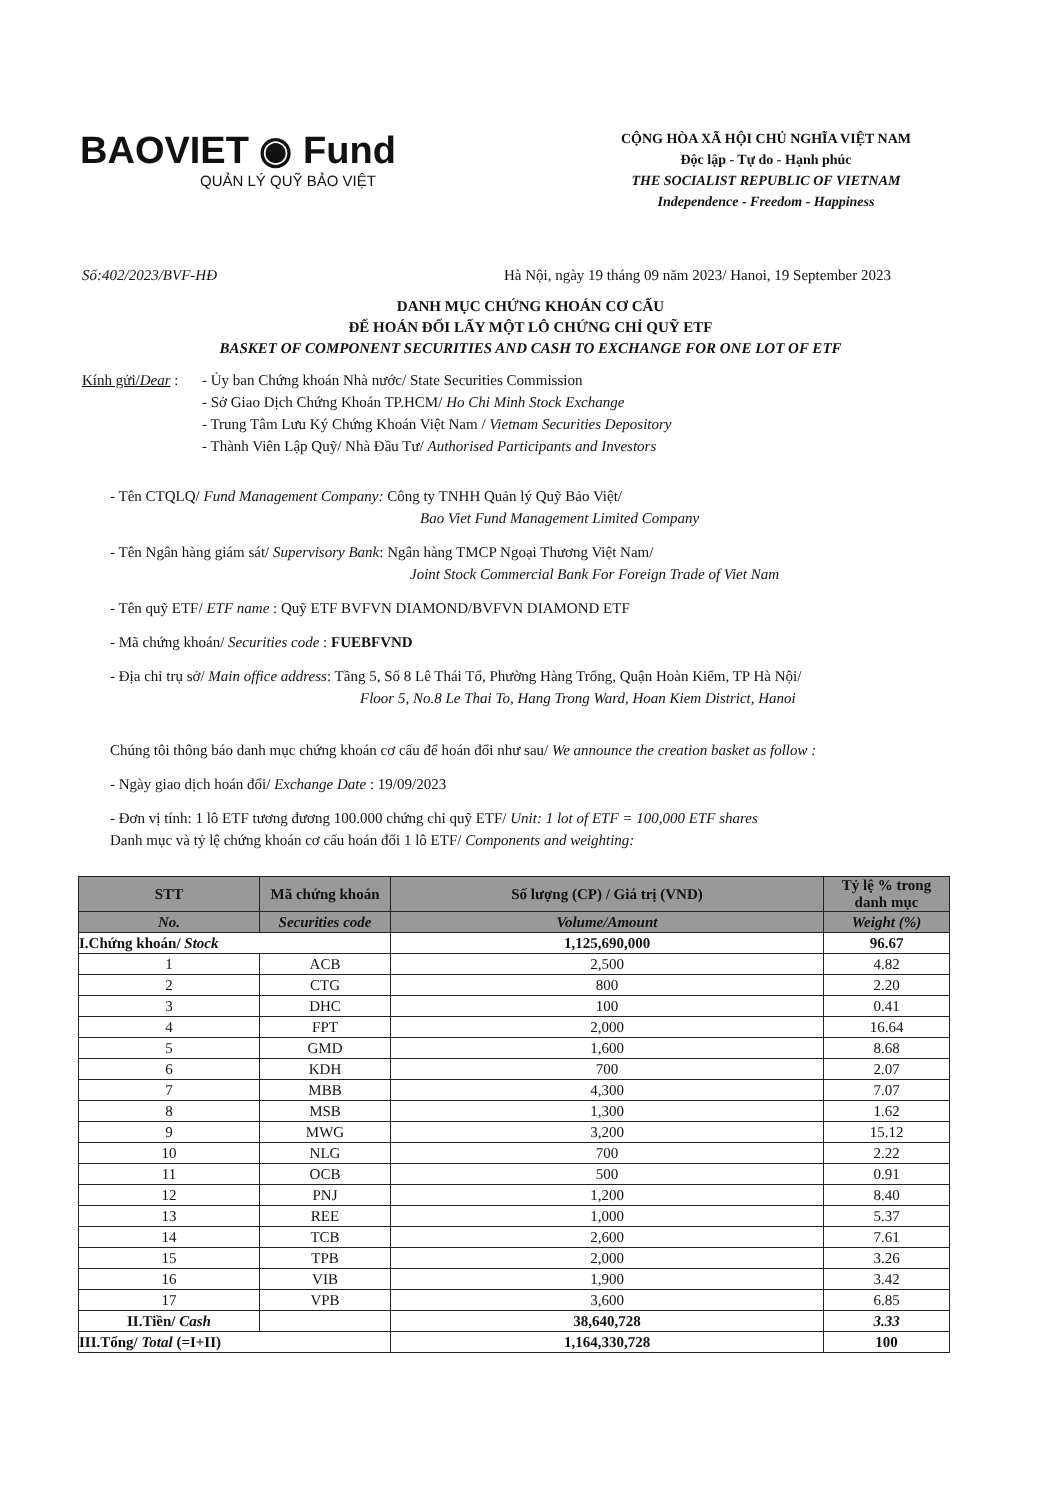BAOVIET ◉ Fund
QUẢN LÝ QUỸ BẢO VIỆT
CỘNG HÒA XÃ HỘI CHỦ NGHĨA VIỆT NAM
Độc lập - Tự do - Hạnh phúc
THE SOCIALIST REPUBLIC OF VIETNAM
Independence - Freedom - Happiness
Số:402/2023/BVF-HĐ Hà Nội, ngày 19 tháng 09 năm 2023/ Hanoi, 19 September 2023
DANH MỤC CHỨNG KHOÁN CƠ CẤU
ĐỂ HOÁN ĐỔI LẤY MỘT LÔ CHỨNG CHỈ QUỸ ETF
BASKET OF COMPONENT SECURITIES AND CASH TO EXCHANGE FOR ONE LOT OF ETF
Kính gửi/Dear :
- Ủy ban Chứng khoán Nhà nước/ State Securities Commission
- Sở Giao Dịch Chứng Khoán TP.HCM/ Ho Chi Minh Stock Exchange
- Trung Tâm Lưu Ký Chứng Khoán Việt Nam / Vietnam Securities Depository
- Thành Viên Lập Quỹ/ Nhà Đầu Tư/ Authorised Participants and Investors
- Tên CTQLQ/ Fund Management Company: Công ty TNHH Quản lý Quỹ Bảo Việt/
Bao Viet Fund Management Limited Company
- Tên Ngân hàng giám sát/ Supervisory Bank: Ngân hàng TMCP Ngoại Thương Việt Nam/
Joint Stock Commercial Bank For Foreign Trade of Viet Nam
- Tên quỹ ETF/ ETF name : Quỹ ETF BVFVN DIAMOND/BVFVN DIAMOND ETF
- Mã chứng khoán/ Securities code : FUEBFVND
- Địa chỉ trụ sở/ Main office address: Tầng 5, Số 8 Lê Thái Tổ, Phường Hàng Trống, Quận Hoàn Kiếm, TP Hà Nội/
Floor 5, No.8 Le Thai To, Hang Trong Ward, Hoan Kiem District, Hanoi
Chúng tôi thông báo danh mục chứng khoán cơ cấu để hoán đổi như sau/ We announce the creation basket as follow :
- Ngày giao dịch hoán đổi/ Exchange Date : 19/09/2023
- Đơn vị tính: 1 lô ETF tương đương 100.000 chứng chỉ quỹ ETF/ Unit: 1 lot of ETF = 100,000 ETF shares
Danh mục và tỷ lệ chứng khoán cơ cấu hoán đổi 1 lô ETF/ Components and weighting:
| STT | Mã chứng khoán | Số lượng (CP) / Giá trị (VND) | Tỷ lệ % trong danh mục |
| --- | --- | --- | --- |
| No. | Securities code | Volume/Amount | Weight (%) |
| I.Chứng khoán/ Stock | | 1,125,690,000 | 96.67 |
| 1 | ACB | 2,500 | 4.82 |
| 2 | CTG | 800 | 2.20 |
| 3 | DHC | 100 | 0.41 |
| 4 | FPT | 2,000 | 16.64 |
| 5 | GMD | 1,600 | 8.68 |
| 6 | KDH | 700 | 2.07 |
| 7 | MBB | 4,300 | 7.07 |
| 8 | MSB | 1,300 | 1.62 |
| 9 | MWG | 3,200 | 15.12 |
| 10 | NLG | 700 | 2.22 |
| 11 | OCB | 500 | 0.91 |
| 12 | PNJ | 1,200 | 8.40 |
| 13 | REE | 1,000 | 5.37 |
| 14 | TCB | 2,600 | 7.61 |
| 15 | TPB | 2,000 | 3.26 |
| 16 | VIB | 1,900 | 3.42 |
| 17 | VPB | 3,600 | 6.85 |
| II.Tiền/ Cash | | 38,640,728 | 3.33 |
| III.Tổng/ Total (=I+II) | | 1,164,330,728 | 100 |